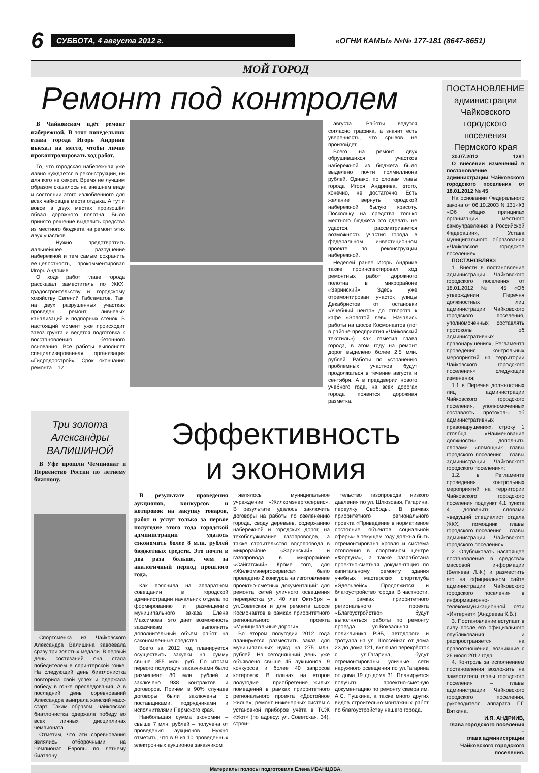6
СУББОТА, 4 августа 2012 г.
«ОГНИ КАМЫ» №№ 177-181 (8647-8651)
МОЙ ГОРОД
Ремонт под контролем
В Чайковском идёт ремонт набережной. В этот понедельник глава города Игорь Андриив выехал на место, чтобы лично проконтролировать ход работ.
То, что городская набережная уже давно нуждается в реконструкции, ни для кого не секрет. Время не лучшим образом сказалось на внешнем виде и состоянии этого излюбленного для всех чайковцев места отдыха. А тут и вовсе в двух местах произошёл обвал дорожного полотна. Было принято решение выделить средства из местного бюджета на ремонт этих двух участков.
– Нужно предотвратить дальнейшее разрушение набережной и тем самым сохранить её целостность, – прокомментировал Игорь Андриив.
О ходе работ главе города рассказал заместитель по ЖКХ, градостроительству и городскому хозяйству Евгений Габсаматов. Так, на двух разрушенных участках проведен ремонт ливневых канализаций и подпорных стенок. В настоящий момент уже происходит завоз грунта и ведется подготовка к восстановлению бетонного основания. Все работы выполняет специализированная организация «Гидродорстрой». Срок окончания ремонта – 12
августа. Работы ведутся согласно графика, а значит есть уверенность, что срывов не произойдет.
Всего на ремонт двух обрушившихся участков набережной из бюджета было выделено почти полмиллиона рублей. Однако, по словам главы города Игоря Андриива, этого, конечно, не достаточно. Есть желание вернуть городской набережной былую красоту. Поскольку на средства только местного бюджета это сделать не удастся, рассматривается возможность участия города в федеральном инвестиционном проекте по реконструкции набережной.
Неделей ранее Игорь Андриив также проинспектировал ход ремонтных работ дорожного полотна в микрорайоне «Заринский». Здесь уже отремонтирован участок улицы Декабристов от остановки «Учебный центр» до отворота к кафе «Золотой лев». Начались работы на шоссе Космонавтов (лог в районе предприятия «Чайковский текстиль»). Как отметил глава города, в этом году на ремонт дорог выделено более 2,5 млн. рублей. Работы по устранению проблемных участков будут продолжаться в течение августа и сентября. А в преддверии нового учебного года, на всех дорогах города появится дорожная разметка.
Три золота Александры ВАЛИШИНОЙ
В Уфе прошли Чемпионат и Первенство России по летнему биатлону.
Спортсменка из Чайковского Александра Валишина завоевала сразу три золотых медали. В первый день состязаний она стала победителем в спринтерской гонке. На следующий день биатлонистка повторила свой успех и одержала победу в гонке преследования. А в последний день соревнований Александра выиграла женский масс-старт. Таким образом, чайковская биатлонистка одержала победу во всех личных дисциплинах чемпионата.
Отметим, что эти соревнования являлись отборочными на Чемпионат Европы по летнему биатлону.
Эффективность
и экономия
В результате проведения аукционов, конкурсов и котировок на закупку товаров, работ и услуг только за первое полугодие этого года городской администрации удалось сэкономить более 8 млн. рублей бюджетных средств. Это почти в два раза больше, чем за аналогичный период прошлого года.
Как пояснила на аппаратном совещании в городской администрации начальник отдела по формированию и размещению муниципального заказа Елена Максимова, это дает возможность заказчикам выполнить дополнительный объем работ на сэкономленные средства.
Всего за 2012 год планируется осуществить закупки на сумму свыше 355 млн. руб. По итогам первого полугодия заказчиками было размещено 80 млн. рублей и заключено 938 контрактов и договоров. Причем в 90% случаев договоры были заключены с поставщиками, подрядчиками и исполнителями Пермского края.
Наибольшая сумма экономии – свыше 7 млн. рублей – получена от проведения аукционов. Нужно отметить, что в 9 из 10 проведенных электронных аукционов заказчиком
являлось муниципальное учреждение «Жилкомэнергосервис». В результате удалось заключить договоры на работы по озеленению города, своду деревьев, содержанию набережной и городских дорог, на техобслуживание газопроводов, а также строительство водопровода в микрорайоне «Заринский» и газопровода в микрорайоне «Сайгатский». Кроме того, для «Жилкомэнергосервиса» было проведено 2 конкурса на изготовление проектно-сметных документаций: для ремонта сетей уличного освещения перекрёстка ул. 40 лет Октября – ул.Советская и для ремонта шоссе Космонавтов в рамках приоритетного регионального проекта «Муниципальные дороги».
Во втором полугодии 2012 года планируется разместить заказ для муниципальных нужд на 275 млн. рублей. На сегодняшний день уже объявлено свыше 45 аукционов, 9 конкурсов и более 40 запросов котировок. В планах на второе полугодие – приобретение жилых помещений в рамках приоритетного регионального проекта «Достойное жилье», ремонт инженерных систем с установкой приборов учёта в ТСЖ «Уют» (по адресу: ул. Советская, 34), строи-
тельство газопровода низкого давления по ул. Шлюзовая, Гагарина, переулку Свободы. В рамках приоритетного регионального проекта «Приведение в нормативное состояние объектов социальной сферы» в текущем году должна быть отремонтирована кровля и система отопления в спортивном центре «Фортуна», а также разработана проектно-сметная документация по капитальному ремонту здания учебных мастерских спортклуба «Эдельвейс». Продолжится и благоустройство города. В частности, в рамках приоритетного регионального проекта «Благоустройство» будут выполняться работы по ремонту проезда ул.Вокзальная – поликлиника РЭБ, автодороги и тротуара на ул. Шоссейная от дома 23 до дома 121, включая перекрёсток с ул.Гагарина, будут отремонтированы уличные сети наружного освещения по ул.Гагарина от дома 19 до дома 31. Планируется получить проектно-сметную документацию по ремонту сквера им. А.С. Пушкина, а также много других видов строительно-монтажных работ по благоустройству нашего города.
ПОСТАНОВЛЕНИЕ
администрации Чайковского городского поселения Пермского края
30.07.2012 1281
О внесении изменений в постановление администрации Чайковского городского поселения от 18.01.2012 № 45
На основании Федерального закона от 06.10.2003 N 131-ФЗ «Об общих принципах организации местного самоуправления в Российской Федерации», Устава муниципального образования «Чайковское городское поселение»
ПОСТАНОВЛЯЮ:
1. Внести в постановление администрации Чайковского городского поселения от 18.01.2012 № 45 «Об утверждении Перечня должностных лиц администрации Чайковского городского поселения, уполномоченных составлять протоколы об административных правонарушениях, Регламента проведения контрольных мероприятий на территории Чайковского городского поселения» следующие изменения:
1.1 в Перечне должностных лиц администрации Чайковского городского поселения, уполномоченных составлять протоколы об административных правонарушениях, строку 1 столбца «Наименование должности» дополнить словами «помощник главы городского поселения – главы администрации Чайковского городского поселения»;
1.2. в Регламенте проведения контрольных мероприятий на территории Чайковского городского поселения подпункт 4.1 пункта 4 дополнить словами «ведущий специалист отдела ЖКХ, помощник главы городского поселения – главы администрации Чайковского городского поселения».
2. Опубликовать настоящее постановление в средствах массовой информации (Беляева Л.Ф.) и разместить его на официальном сайте администрации Чайковского городского поселения в информационно-телекоммуникационной сети «Интернет» (Андреева К.В.).
3. Постановление вступает в силу после его официального опубликования и распространяется на правоотношения, возникшие с 26 июля 2012 года.
4. Контроль за исполнением постановления возложить на заместителя главы городского поселения – главы администрации Чайковского городского поселения, руководителя аппарата Г.Г. Вяткина.
И.Я. АНДРИИВ,
глава городского поселения –
глава администрации Чайковского городского поселения.
Материалы полосы подготовила Елена ИВАНЦОВА.